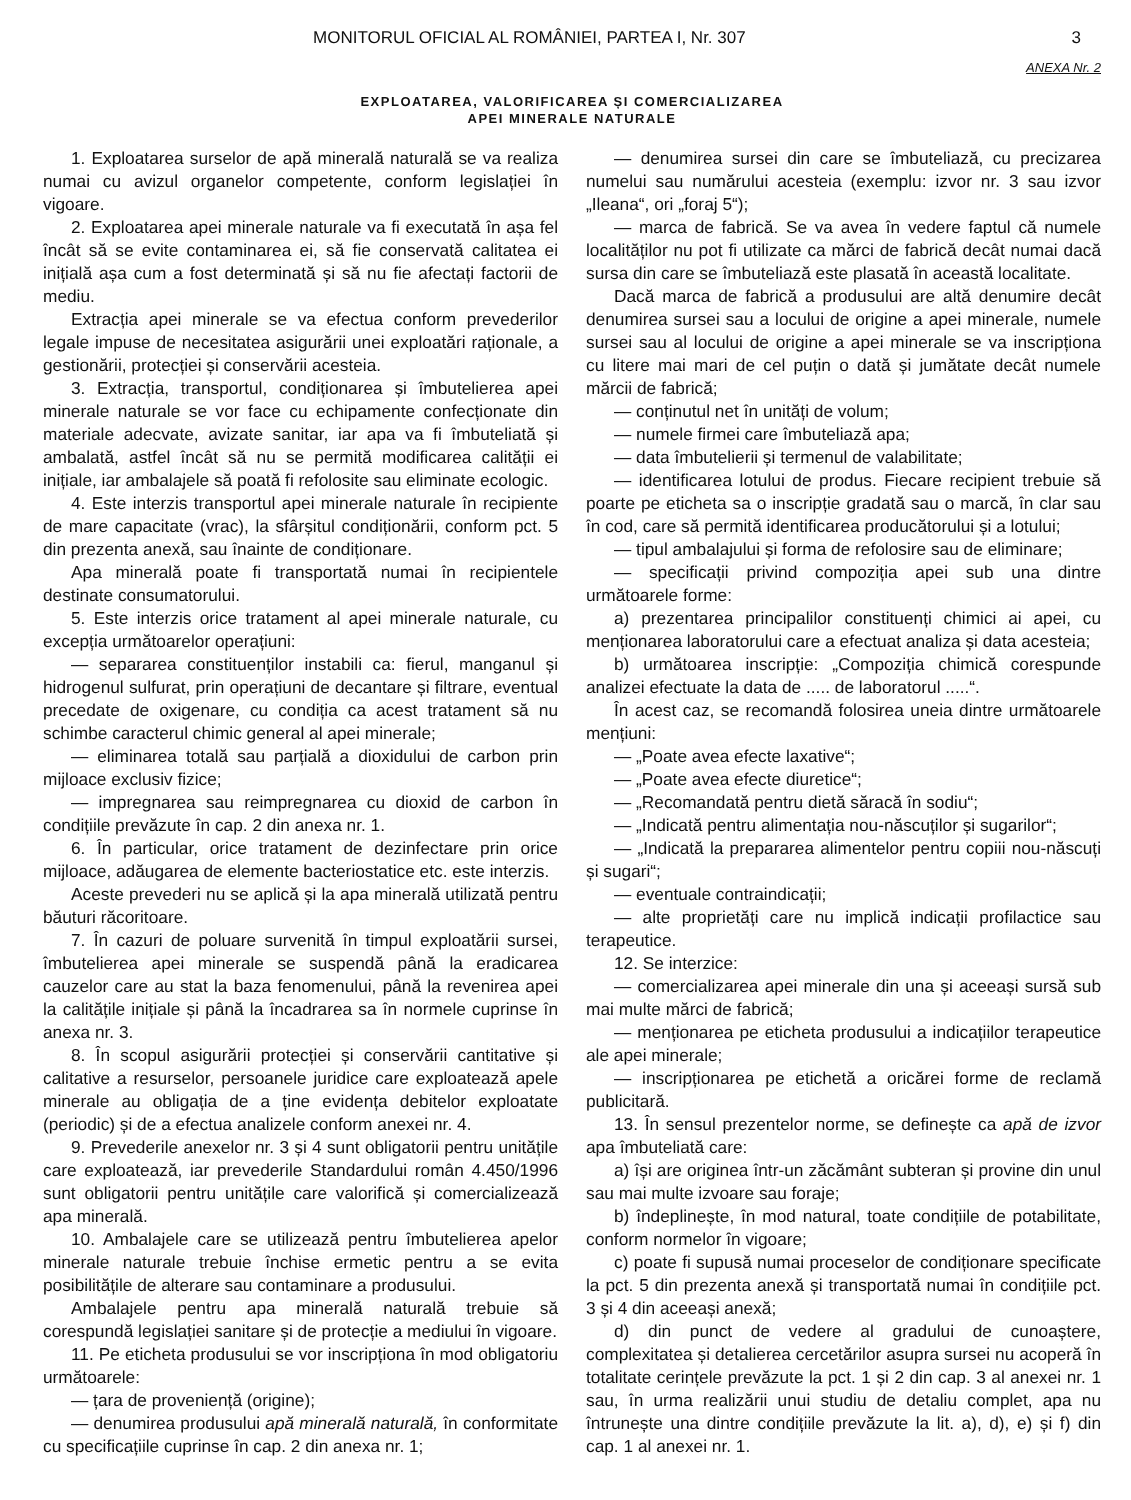MONITORUL OFICIAL AL ROMÂNIEI, PARTEA I, Nr. 307 3
ANEXA Nr. 2
EXPLOATAREA, VALORIFICAREA ȘI COMERCIALIZAREA
APEI MINERALE NATURALE
1. Exploatarea surselor de apă minerală naturală se va realiza numai cu avizul organelor competente, conform legislației în vigoare.
2. Exploatarea apei minerale naturale va fi executată în așa fel încât să se evite contaminarea ei, să fie conservată calitatea ei inițială așa cum a fost determinată și să nu fie afectați factorii de mediu.
Extracția apei minerale se va efectua conform prevederilor legale impuse de necesitatea asigurării unei exploatări raționale, a gestionării, protecției și conservării acesteia.
3. Extracția, transportul, condiționarea și îmbutelierea apei minerale naturale se vor face cu echipamente confecționate din materiale adecvate, avizate sanitar, iar apa va fi îmbuteliată și ambalată, astfel încât să nu se permită modificarea calității ei inițiale, iar ambalajele să poată fi refolosite sau eliminate ecologic.
4. Este interzis transportul apei minerale naturale în recipiente de mare capacitate (vrac), la sfârșitul condiționării, conform pct. 5 din prezenta anexă, sau înainte de condiționare.
Apa minerală poate fi transportată numai în recipientele destinate consumatorului.
5. Este interzis orice tratament al apei minerale naturale, cu excepția următoarelor operațiuni:
— separarea constituenților instabili ca: fierul, manganul și hidrogenul sulfurat, prin operațiuni de decantare și filtrare, eventual precedate de oxigenare, cu condiția ca acest tratament să nu schimbe caracterul chimic general al apei minerale;
— eliminarea totală sau parțială a dioxidului de carbon prin mijloace exclusiv fizice;
— impregnarea sau reimpregnarea cu dioxid de carbon în condițiile prevăzute în cap. 2 din anexa nr. 1.
6. În particular, orice tratament de dezinfectare prin orice mijloace, adăugarea de elemente bacteriostatice etc. este interzis.
Aceste prevederi nu se aplică și la apa minerală utilizată pentru băuturi răcoritoare.
7. În cazuri de poluare survenită în timpul exploatării sursei, îmbutelierea apei minerale se suspendă până la eradicarea cauzelor care au stat la baza fenomenului, până la revenirea apei la calitățile inițiale și până la încadrarea sa în normele cuprinse în anexa nr. 3.
8. În scopul asigurării protecției și conservării cantitative și calitative a resurselor, persoanele juridice care exploatează apele minerale au obligația de a ține evidența debitelor exploatate (periodic) și de a efectua analizele conform anexei nr. 4.
9. Prevederile anexelor nr. 3 și 4 sunt obligatorii pentru unitățile care exploatează, iar prevederile Standardului român 4.450/1996 sunt obligatorii pentru unitățile care valorifică și comercializează apa minerală.
10. Ambalajele care se utilizează pentru îmbutelierea apelor minerale naturale trebuie închise ermetic pentru a se evita posibilitățile de alterare sau contaminare a produsului.
Ambalajele pentru apa minerală naturală trebuie să corespundă legislației sanitare și de protecție a mediului în vigoare.
11. Pe eticheta produsului se vor inscripționa în mod obligatoriu următoarele:
— țara de proveniență (origine);
— denumirea produsului apă minerală naturală, în conformitate cu specificațiile cuprinse în cap. 2 din anexa nr. 1;
— denumirea sursei din care se îmbuteliază, cu precizarea numelui sau numărului acesteia (exemplu: izvor nr. 3 sau izvor „Ileana“, ori „foraj 5“);
— marca de fabrică. Se va avea în vedere faptul că numele localităților nu pot fi utilizate ca mărci de fabrică decât numai dacă sursa din care se îmbuteliază este plasată în această localitate.
Dacă marca de fabrică a produsului are altă denumire decât denumirea sursei sau a locului de origine a apei minerale, numele sursei sau al locului de origine a apei minerale se va inscripționa cu litere mai mari de cel puțin o dată și jumătate decât numele mărcii de fabrică;
— conținutul net în unități de volum;
— numele firmei care îmbuteliază apa;
— data îmbutelierii și termenul de valabilitate;
— identificarea lotului de produs. Fiecare recipient trebuie să poarte pe eticheta sa o inscripție gradată sau o marcă, în clar sau în cod, care să permită identificarea producătorului și a lotului;
— tipul ambalajului și forma de refolosire sau de eliminare;
— specificații privind compoziția apei sub una dintre următoarele forme:
a) prezentarea principalilor constituenți chimici ai apei, cu menționarea laboratorului care a efectuat analiza și data acesteia;
b) următoarea inscripție: „Compoziția chimică corespunde analizei efectuate la data de ..... de laboratorul .....“.
În acest caz, se recomandă folosirea uneia dintre următoarele mențiuni:
— „Poate avea efecte laxative“;
— „Poate avea efecte diuretice“;
— „Recomandată pentru dietă săracă în sodiu“;
— „Indicată pentru alimentația nou-născuților și sugarilor“;
— „Indicată la prepararea alimentelor pentru copiii nou-născuți și sugari“;
— eventuale contraindicații;
— alte proprietăți care nu implică indicații profilactice sau terapeutice.
12. Se interzice:
— comercializarea apei minerale din una și aceeași sursă sub mai multe mărci de fabrică;
— menționarea pe eticheta produsului a indicațiilor terapeutice ale apei minerale;
— inscripționarea pe etichetă a oricărei forme de reclamă publicitară.
13. În sensul prezentelor norme, se definește ca apă de izvor apa îmbuteliată care:
a) își are originea într-un zăcământ subteran și provine din unul sau mai multe izvoare sau foraje;
b) îndeplinește, în mod natural, toate condițiile de potabilitate, conform normelor în vigoare;
c) poate fi supusă numai proceselor de condiționare specificate la pct. 5 din prezenta anexă și transportată numai în condițiile pct. 3 și 4 din aceeași anexă;
d) din punct de vedere al gradului de cunoaștere, complexitatea și detalierea cercetărilor asupra sursei nu acoperă în totalitate cerințele prevăzute la pct. 1 și 2 din cap. 3 al anexei nr. 1 sau, în urma realizării unui studiu de detaliu complet, apa nu întrunește una dintre condițiile prevăzute la lit. a), d), e) și f) din cap. 1 al anexei nr. 1.